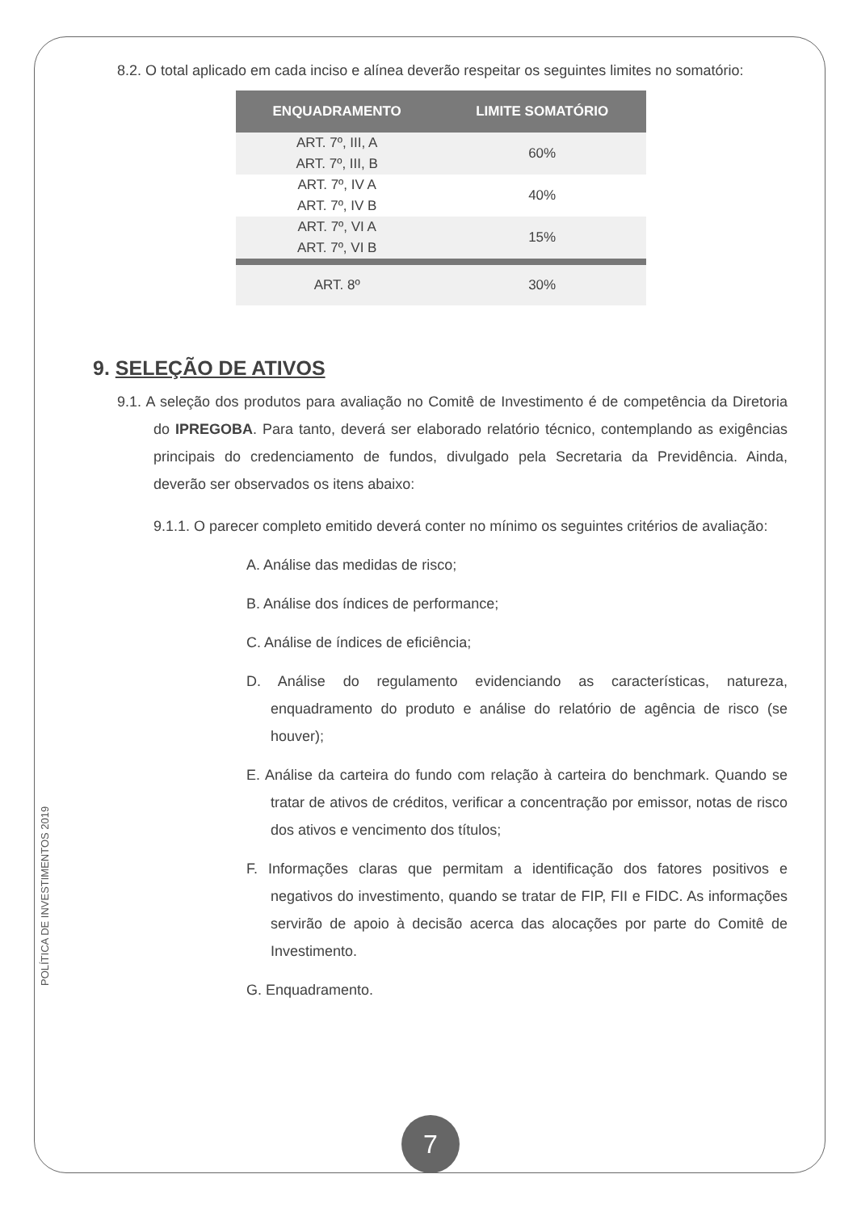8.2. O total aplicado em cada inciso e alínea deverão respeitar os seguintes limites no somatório:
| ENQUADRAMENTO | LIMITE SOMATÓRIO |
| --- | --- |
| ART. 7º, III, A ART. 7º, III, B | 60% |
| ART. 7º, IV A ART. 7º, IV B | 40% |
| ART. 7º, VI A ART. 7º, VI B | 15% |
| ART. 8º | 30% |
9. SELEÇÃO DE ATIVOS
9.1. A seleção dos produtos para avaliação no Comitê de Investimento é de competência da Diretoria do IPREGOBA. Para tanto, deverá ser elaborado relatório técnico, contemplando as exigências principais do credenciamento de fundos, divulgado pela Secretaria da Previdência. Ainda, deverão ser observados os itens abaixo:
9.1.1. O parecer completo emitido deverá conter no mínimo os seguintes critérios de avaliação:
A. Análise das medidas de risco;
B. Análise dos índices de performance;
C. Análise de índices de eficiência;
D. Análise do regulamento evidenciando as características, natureza, enquadramento do produto e análise do relatório de agência de risco (se houver);
E. Análise da carteira do fundo com relação à carteira do benchmark. Quando se tratar de ativos de créditos, verificar a concentração por emissor, notas de risco dos ativos e vencimento dos títulos;
F. Informações claras que permitam a identificação dos fatores positivos e negativos do investimento, quando se tratar de FIP, FII e FIDC. As informações servirão de apoio à decisão acerca das alocações por parte do Comitê de Investimento.
G. Enquadramento.
POLÍTICA DE INVESTIMENTOS 2019
7